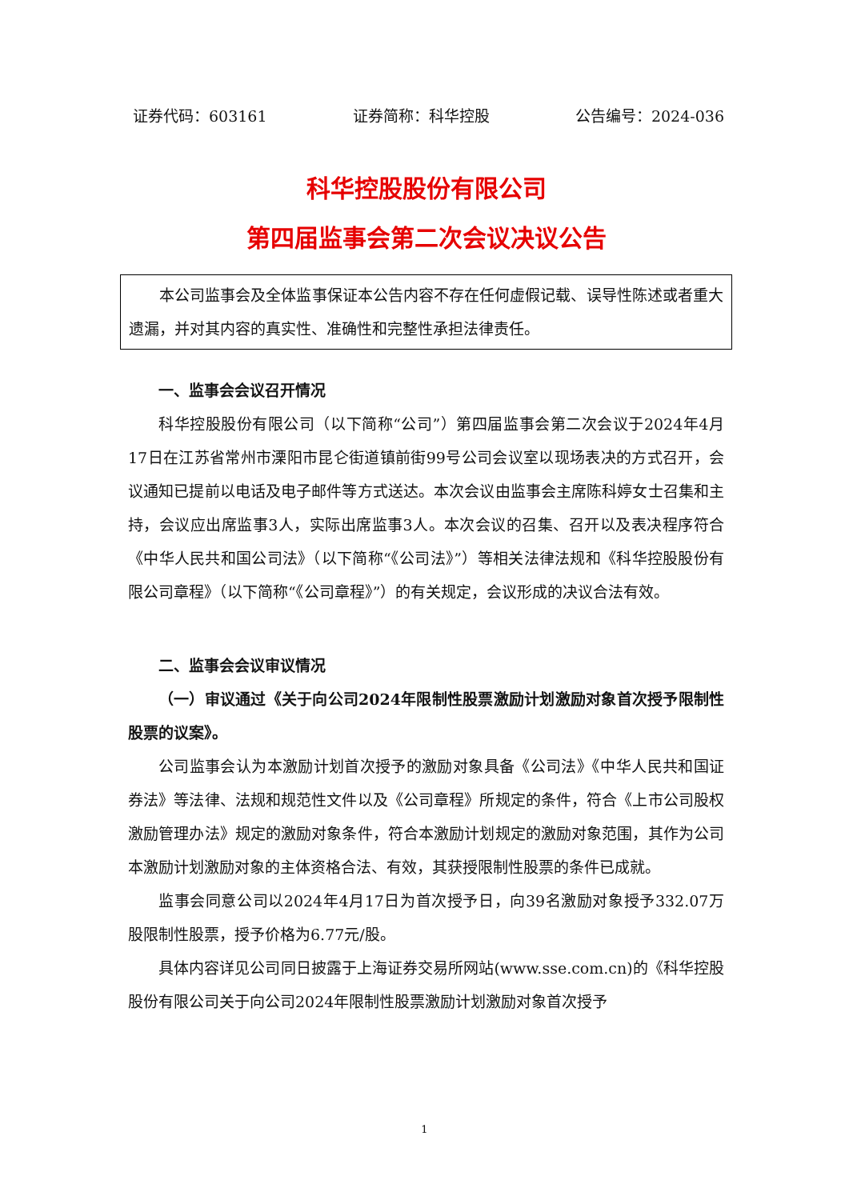证券代码：603161 证券简称：科华控股 公告编号：2024-036
科华控股股份有限公司
第四届监事会第二次会议决议公告
本公司监事会及全体监事保证本公告内容不存在任何虚假记载、误导性陈述或者重大遗漏，并对其内容的真实性、准确性和完整性承担法律责任。
一、监事会会议召开情况
科华控股股份有限公司（以下简称“公司”）第四届监事会第二次会议于2024年4月17日在江苏省常州市溧阳市昆仑街道镇前街99号公司会议室以现场表决的方式召开，会议通知已提前以电话及电子邮件等方式送达。本次会议由监事会主席陈科婷女士召集和主持，会议应出席监事3人，实际出席监事3人。本次会议的召集、召开以及表决程序符合《中华人民共和国公司法》（以下简称“《公司法》”）等相关法律法规和《科华控股股份有限公司章程》（以下简称“《公司章程》”）的有关规定，会议形成的决议合法有效。
二、监事会会议审议情况
（一）审议通过《关于向公司2024年限制性股票激励计划激励对象首次授予限制性股票的议案》。
公司监事会认为本激励计划首次授予的激励对象具备《公司法》《中华人民共和国证券法》等法律、法规和规范性文件以及《公司章程》所规定的条件，符合《上市公司股权激励管理办法》规定的激励对象条件，符合本激励计划规定的激励对象范围，其作为公司本激励计划激励对象的主体资格合法、有效，其获授限制性股票的条件已成就。
监事会同意公司以2024年4月17日为首次授予日，向39名激励对象授予332.07万股限制性股票，授予价格为6.77元/股。
具体内容详见公司同日披露于上海证券交易所网站(www.sse.com.cn)的《科华控股股份有限公司关于向公司2024年限制性股票激励计划激励对象首次授予
1